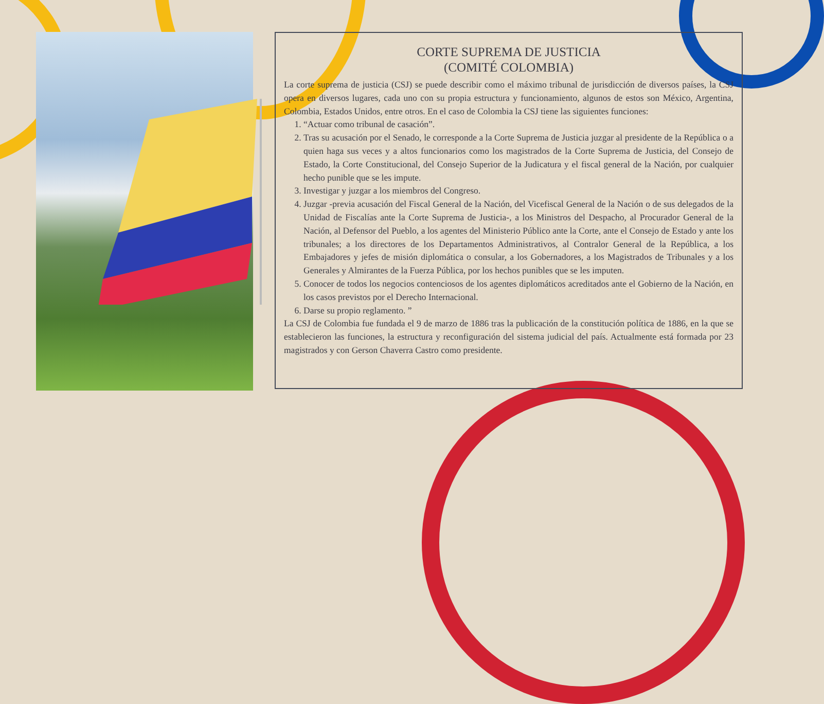CORTE SUPREMA DE JUSTICIA
(COMITÉ COLOMBIA)
La corte suprema de justicia (CSJ) se puede describir como el máximo tribunal de jurisdicción de diversos países, la CSJ opera en diversos lugares, cada uno con su propia estructura y funcionamiento, algunos de estos son México, Argentina, Colombia, Estados Unidos, entre otros. En el caso de Colombia la CSJ tiene las siguientes funciones:
1. “Actuar como tribunal de casación”.
2. Tras su acusación por el Senado, le corresponde a la Corte Suprema de Justicia juzgar al presidente de la República o a quien haga sus veces y a altos funcionarios como los magistrados de la Corte Suprema de Justicia, del Consejo de Estado, la Corte Constitucional, del Consejo Superior de la Judicatura y el fiscal general de la Nación, por cualquier hecho punible que se les impute.
3. Investigar y juzgar a los miembros del Congreso.
4. Juzgar -previa acusación del Fiscal General de la Nación, del Vicefiscal General de la Nación o de sus delegados de la Unidad de Fiscalías ante la Corte Suprema de Justicia-, a los Ministros del Despacho, al Procurador General de la Nación, al Defensor del Pueblo, a los agentes del Ministerio Público ante la Corte, ante el Consejo de Estado y ante los tribunales; a los directores de los Departamentos Administrativos, al Contralor General de la República, a los Embajadores y jefes de misión diplomática o consular, a los Gobernadores, a los Magistrados de Tribunales y a los Generales y Almirantes de la Fuerza Pública, por los hechos punibles que se les imputen.
5. Conocer de todos los negocios contenciosos de los agentes diplomáticos acreditados ante el Gobierno de la Nación, en los casos previstos por el Derecho Internacional.
6. Darse su propio reglamento. ”
La CSJ de Colombia fue fundada el 9 de marzo de 1886 tras la publicación de la constitución política de 1886, en la que se establecieron las funciones, la estructura y reconfiguración del sistema judicial del país. Actualmente está formada por 23 magistrados y con Gerson Chaverra Castro como presidente.